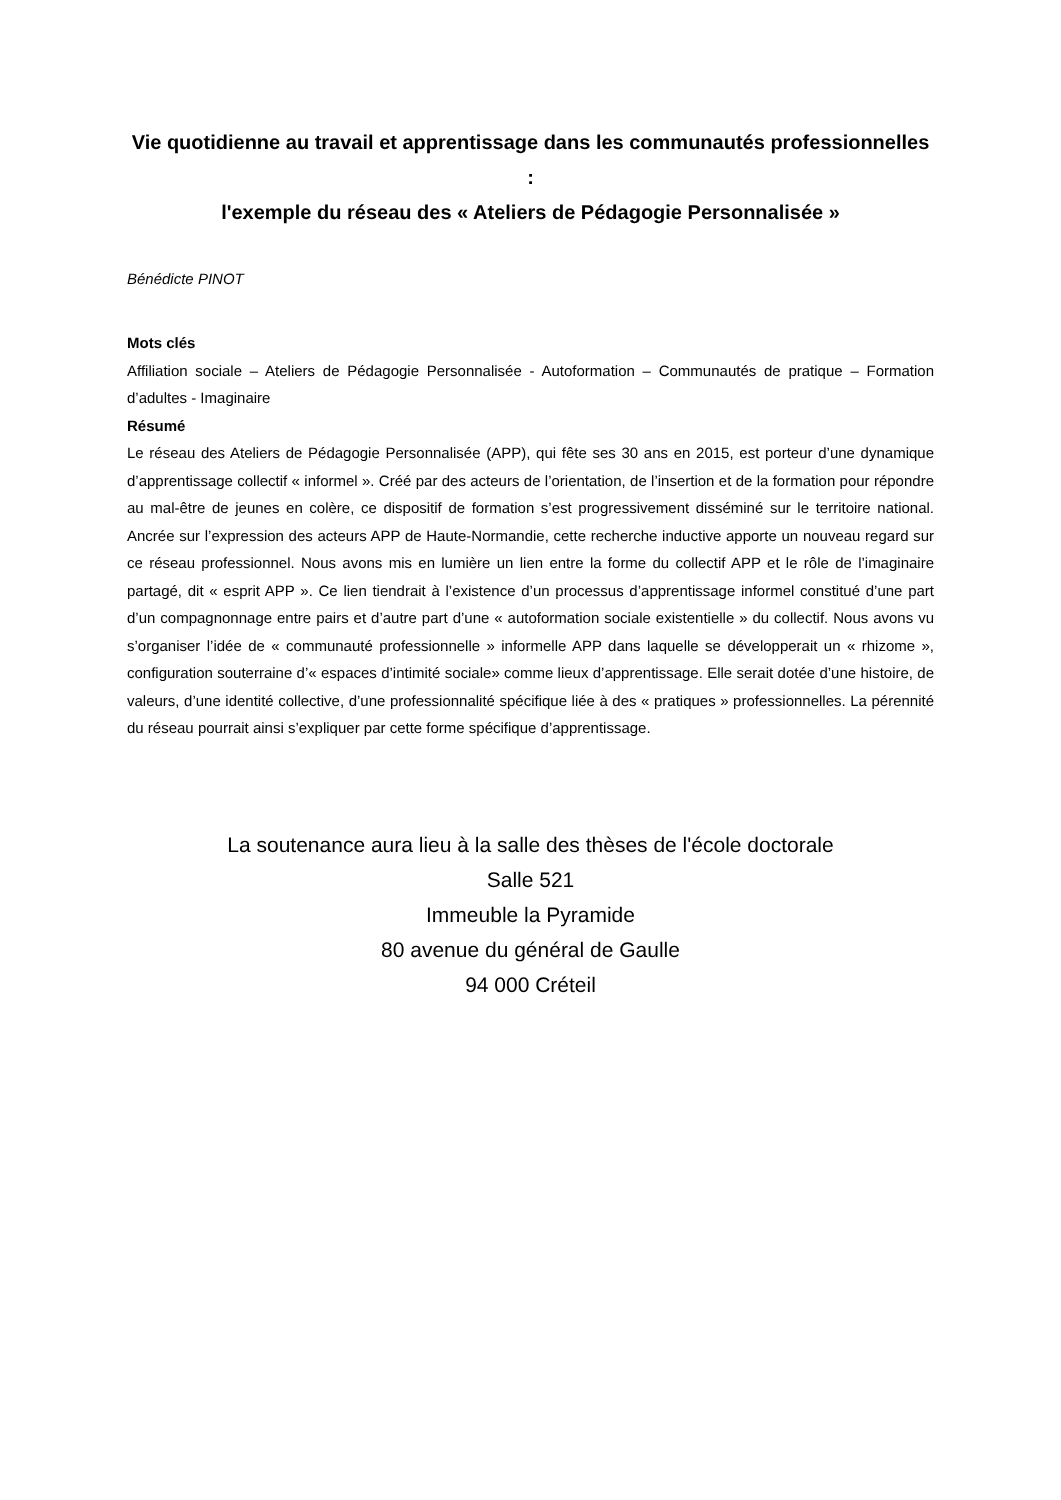Vie quotidienne au travail et apprentissage dans les communautés professionnelles :
l'exemple du réseau des « Ateliers de Pédagogie Personnalisée »
Bénédicte PINOT
Mots clés
Affiliation sociale – Ateliers de Pédagogie Personnalisée - Autoformation – Communautés de pratique – Formation d’adultes - Imaginaire
Résumé
Le réseau des Ateliers de Pédagogie Personnalisée (APP), qui fête ses 30 ans en 2015, est porteur d’une dynamique d’apprentissage collectif « informel ». Créé par des acteurs de l’orientation, de l’insertion et de la formation pour répondre au mal-être de jeunes en colère, ce dispositif de formation s’est progressivement disséminé sur le territoire national. Ancrée sur l’expression des acteurs APP de Haute-Normandie, cette recherche inductive apporte un nouveau regard sur ce réseau professionnel. Nous avons mis en lumière un lien entre la forme du collectif APP et le rôle de l’imaginaire partagé, dit « esprit APP ». Ce lien tiendrait à l’existence d’un processus d’apprentissage informel constitué d’une part d’un compagnonnage entre pairs et d’autre part d’une « autoformation sociale existentielle » du collectif. Nous avons vu s’organiser l’idée de « communauté professionnelle » informelle APP dans laquelle se développerait un « rhizome », configuration souterraine d’« espaces d’intimité sociale» comme lieux d’apprentissage. Elle serait dotée d’une histoire, de valeurs, d’une identité collective, d’une professionnalité spécifique liée à des « pratiques » professionnelles. La pérennité du réseau pourrait ainsi s’expliquer par cette forme spécifique d’apprentissage.
La soutenance aura lieu à la salle des thèses de l'école doctorale
Salle 521
Immeuble la Pyramide
80 avenue du général de Gaulle
94 000 Créteil